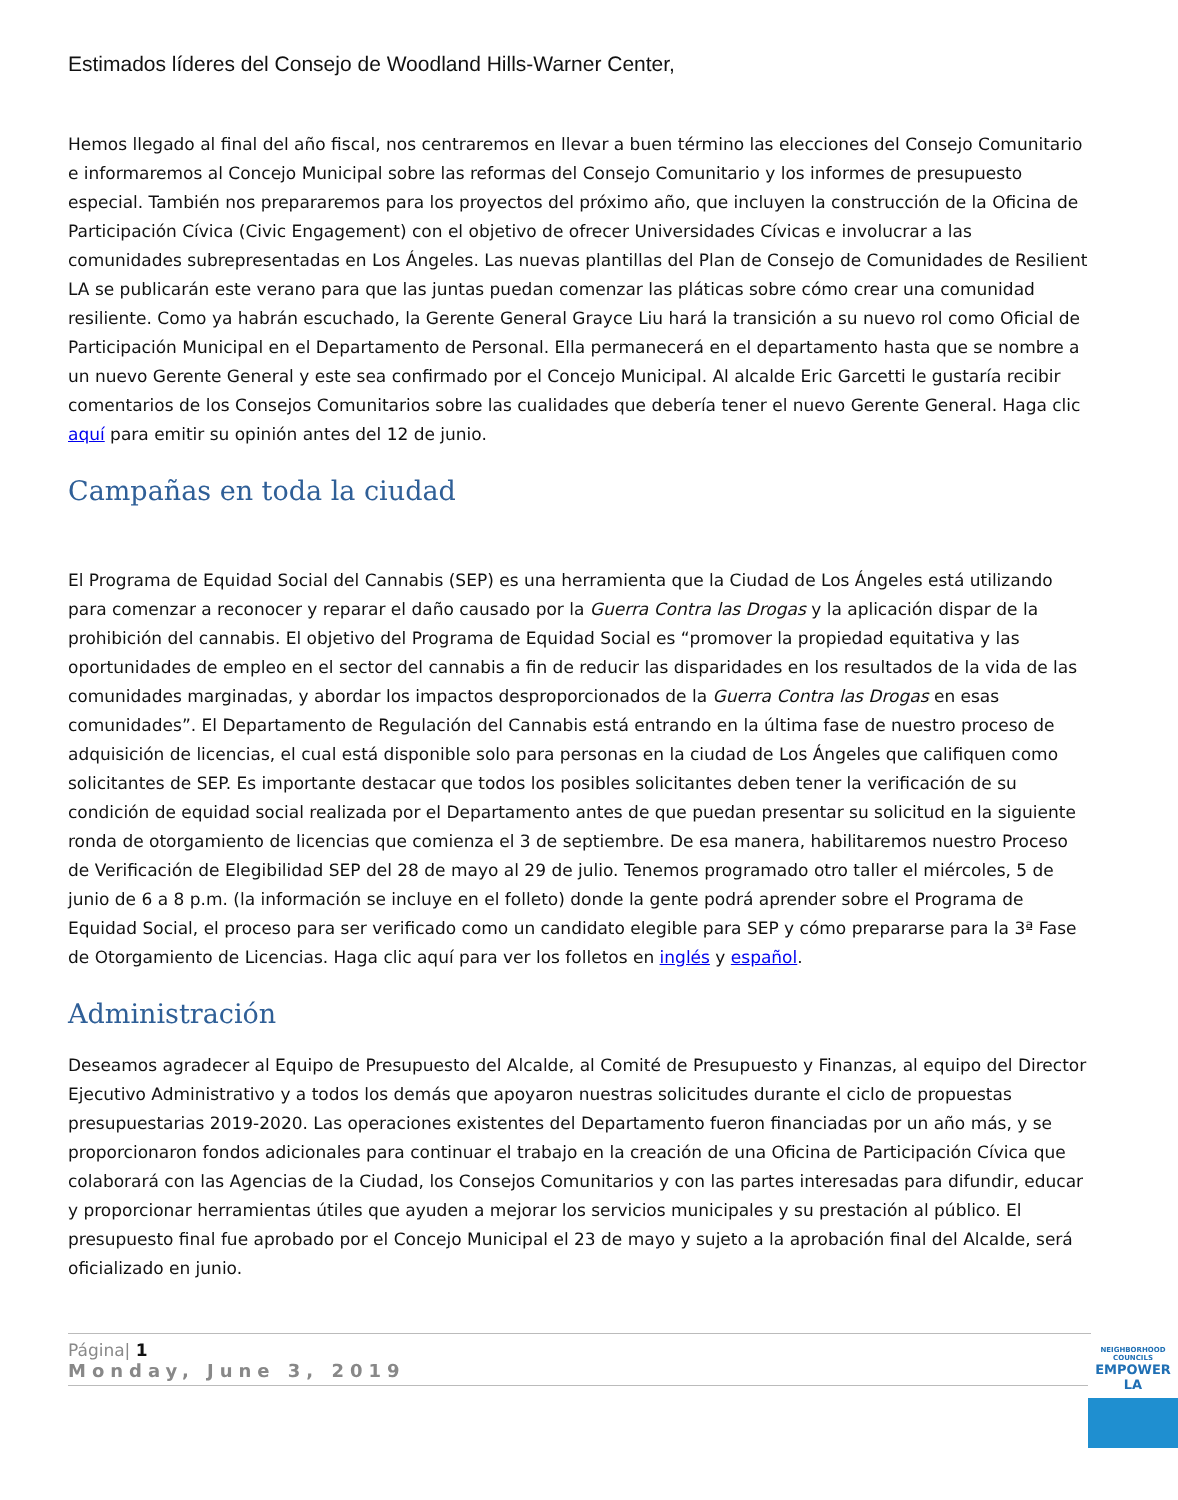Estimados líderes del Consejo de Woodland Hills-Warner Center,
Hemos llegado al final del año fiscal, nos centraremos en llevar a buen término las elecciones del Consejo Comunitario e informaremos al Concejo Municipal sobre las reformas del Consejo Comunitario y los informes de presupuesto especial. También nos prepararemos para los proyectos del próximo año, que incluyen la construcción de la Oficina de Participación Cívica (Civic Engagement) con el objetivo de ofrecer Universidades Cívicas e involucrar a las comunidades subrepresentadas en Los Ángeles. Las nuevas plantillas del Plan de Consejo de Comunidades de Resilient LA se publicarán este verano para que las juntas puedan comenzar las pláticas sobre cómo crear una comunidad resiliente. Como ya habrán escuchado, la Gerente General Grayce Liu hará la transición a su nuevo rol como Oficial de Participación Municipal en el Departamento de Personal. Ella permanecerá en el departamento hasta que se nombre a un nuevo Gerente General y este sea confirmado por el Concejo Municipal. Al alcalde Eric Garcetti le gustaría recibir comentarios de los Consejos Comunitarios sobre las cualidades que debería tener el nuevo Gerente General. Haga clic aquí para emitir su opinión antes del 12 de junio.
Campañas en toda la ciudad
El Programa de Equidad Social del Cannabis (SEP) es una herramienta que la Ciudad de Los Ángeles está utilizando para comenzar a reconocer y reparar el daño causado por la Guerra Contra las Drogas y la aplicación dispar de la prohibición del cannabis. El objetivo del Programa de Equidad Social es “promover la propiedad equitativa y las oportunidades de empleo en el sector del cannabis a fin de reducir las disparidades en los resultados de la vida de las comunidades marginadas, y abordar los impactos desproporcionados de la Guerra Contra las Drogas en esas comunidades”. El Departamento de Regulación del Cannabis está entrando en la última fase de nuestro proceso de adquisición de licencias, el cual está disponible solo para personas en la ciudad de Los Ángeles que califiquen como solicitantes de SEP. Es importante destacar que todos los posibles solicitantes deben tener la verificación de su condición de equidad social realizada por el Departamento antes de que puedan presentar su solicitud en la siguiente ronda de otorgamiento de licencias que comienza el 3 de septiembre. De esa manera, habilitaremos nuestro Proceso de Verificación de Elegibilidad SEP del 28 de mayo al 29 de julio. Tenemos programado otro taller el miércoles, 5 de junio de 6 a 8 p.m. (la información se incluye en el folleto) donde la gente podrá aprender sobre el Programa de Equidad Social, el proceso para ser verificado como un candidato elegible para SEP y cómo prepararse para la 3ª Fase de Otorgamiento de Licencias. Haga clic aquí para ver los folletos en inglés y español.
Administración
Deseamos agradecer al Equipo de Presupuesto del Alcalde, al Comité de Presupuesto y Finanzas, al equipo del Director Ejecutivo Administrativo y a todos los demás que apoyaron nuestras solicitudes durante el ciclo de propuestas presupuestarias 2019-2020. Las operaciones existentes del Departamento fueron financiadas por un año más, y se proporcionaron fondos adicionales para continuar el trabajo en la creación de una Oficina de Participación Cívica que colaborará con las Agencias de la Ciudad, los Consejos Comunitarios y con las partes interesadas para difundir, educar y proporcionar herramientas útiles que ayuden a mejorar los servicios municipales y su prestación al público. El presupuesto final fue aprobado por el Concejo Municipal el 23 de mayo y sujeto a la aprobación final del Alcalde, será oficializado en junio.
Página| 1
Monday, June 3, 2019
NEIGHBORHOOD COUNCILS
EMPOWER LA